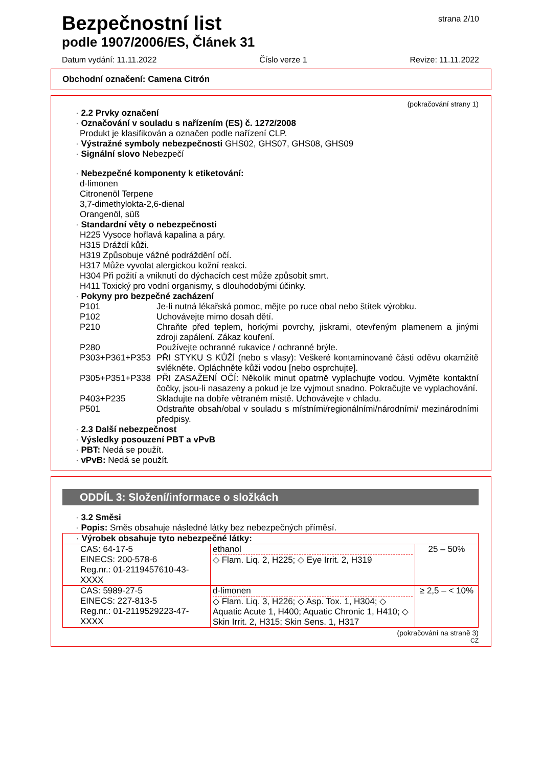Bezpečnostní list
podle 1907/2006/ES, Článek 31
strana 2/10
Datum vydání: 11.11.2022 Číslo verze 1 Revize: 11.11.2022
Obchodní označení: Camena Citrón
(pokračování strany 1)
· 2.2 Prvky označení
· Označování v souladu s nařízením (ES) č. 1272/2008
Produkt je klasifikován a označen podle nařízení CLP.
· Výstražné symboly nebezpečnosti GHS02, GHS07, GHS08, GHS09
· Signální slovo Nebezpečí
· Nebezpečné komponenty k etiketování:
d-limonen
Citronenöl Terpene
3,7-dimethylokta-2,6-dienal
Orangenöl, süß
· Standardní věty o nebezpečnosti
H225 Vysoce hořlavá kapalina a páry.
H315 Dráždí kůži.
H319 Způsobuje vážné podráždění očí.
H317 Může vyvolat alergickou kožní reakci.
H304 Při požití a vniknutí do dýchacích cest může způsobit smrt.
H411 Toxický pro vodní organismy, s dlouhodobými účinky.
· Pokyny pro bezpečné zacházení
P101 Je-li nutná lékařská pomoc, mějte po ruce obal nebo štítek výrobku.
P102 Uchovávejte mimo dosah dětí.
P210 Chraňte před teplem, horkými povrchy, jiskrami, otevřeným plamenem a jinými zdroji zapálení. Zákaz kouření.
P280 Používejte ochranné rukavice / ochranné brýle.
P303+P361+P353 PŘI STYKU S KŮŽÍ (nebo s vlasy): Veškeré kontaminované části oděvu okamžitě svlékněte. Opláchněte kůži vodou [nebo osprchujte].
P305+P351+P338 PŘI ZASAŽENÍ OČÍ: Několik minut opatrně vyplachujte vodou. Vyjměte kontaktní čočky, jsou-li nasazeny a pokud je lze vyjmout snadno. Pokračujte ve vyplachování.
P403+P235 Skladujte na dobře větraném místě. Uchovávejte v chladu.
P501 Odstraňte obsah/obal v souladu s místními/regionálními/národními/ mezinárodními předpisy.
· 2.3 Další nebezpečnost
· Výsledky posouzení PBT a vPvB
· PBT: Nedá se použít.
· vPvB: Nedá se použít.
ODDÍL 3: Složení/informace o složkách
· 3.2 Směsi
· Popis: Směs obsahuje následné látky bez nebezpečných příměsí.
| · Výrobek obsahuje tyto nebezpečné látky: | | |
| CAS: 64-17-5 EINECS: 200-578-6 Reg.nr.: 01-2119457610-43-XXXX | ethanol ◇ Flam. Liq. 2, H225; ◇ Eye Irrit. 2, H319 | 25 – 50% |
| CAS: 5989-27-5 EINECS: 227-813-5 Reg.nr.: 01-2119529223-47-XXXX | d-limonen ◇ Flam. Liq. 3, H226; ◇ Asp. Tox. 1, H304; ◇ Aquatic Acute 1, H400; Aquatic Chronic 1, H410; ◇ Skin Irrit. 2, H315; Skin Sens. 1, H317 | ≥ 2,5 – < 10% |
(pokračování na straně 3)
CZ